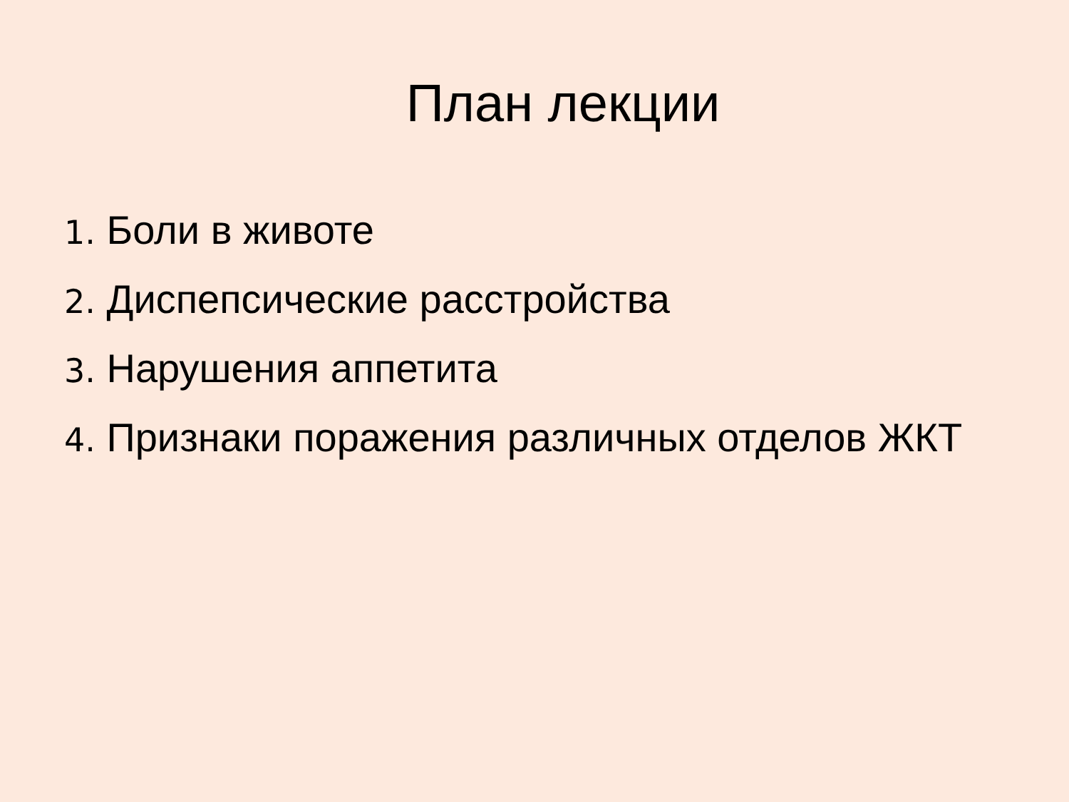План лекции
1. Боли в животе
2. Диспепсические расстройства
3. Нарушения аппетита
4. Признаки поражения различных отделов ЖКТ